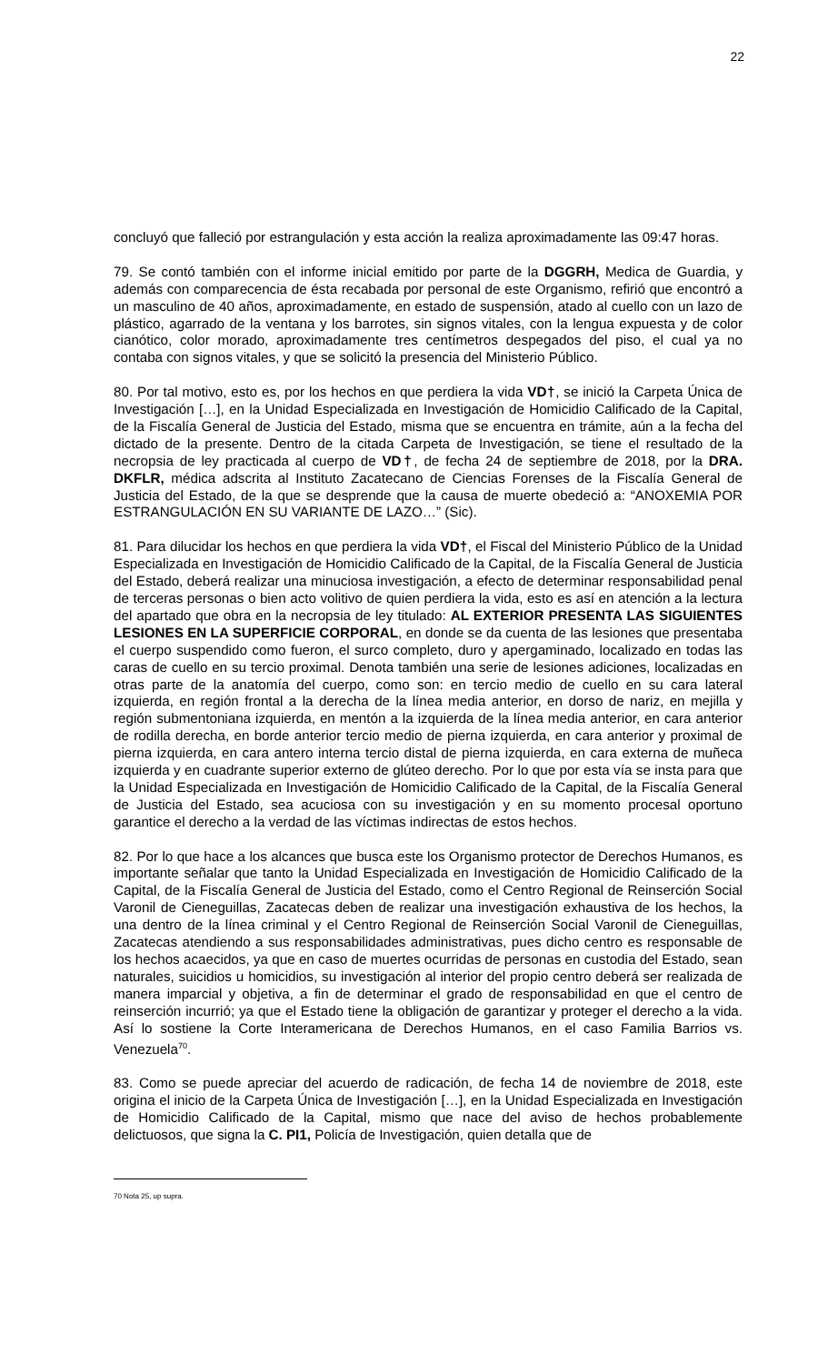22
concluyó que falleció por estrangulación y esta acción la realiza aproximadamente las 09:47 horas.
79. Se contó también con el informe inicial emitido por parte de la DGGRH, Medica de Guardia, y además con comparecencia de ésta recabada por personal de este Organismo, refirió que encontró a un masculino de 40 años, aproximadamente, en estado de suspensión, atado al cuello con un lazo de plástico, agarrado de la ventana y los barrotes, sin signos vitales, con la lengua expuesta y de color cianótico, color morado, aproximadamente tres centímetros despegados del piso, el cual ya no contaba con signos vitales, y que se solicitó la presencia del Ministerio Público.
80. Por tal motivo, esto es, por los hechos en que perdiera la vida VD†, se inició la Carpeta Única de Investigación […], en la Unidad Especializada en Investigación de Homicidio Calificado de la Capital, de la Fiscalía General de Justicia del Estado, misma que se encuentra en trámite, aún a la fecha del dictado de la presente. Dentro de la citada Carpeta de Investigación, se tiene el resultado de la necropsia de ley practicada al cuerpo de VD†, de fecha 24 de septiembre de 2018, por la DRA. DKFLR, médica adscrita al Instituto Zacatecano de Ciencias Forenses de la Fiscalía General de Justicia del Estado, de la que se desprende que la causa de muerte obedeció a: “ANOXEMIA POR ESTRANGULACIÓN EN SU VARIANTE DE LAZO…” (Sic).
81. Para dilucidar los hechos en que perdiera la vida VD†, el Fiscal del Ministerio Público de la Unidad Especializada en Investigación de Homicidio Calificado de la Capital, de la Fiscalía General de Justicia del Estado, deberá realizar una minuciosa investigación, a efecto de determinar responsabilidad penal de terceras personas o bien acto volitivo de quien perdiera la vida, esto es así en atención a la lectura del apartado que obra en la necropsia de ley titulado: AL EXTERIOR PRESENTA LAS SIGUIENTES LESIONES EN LA SUPERFICIE CORPORAL, en donde se da cuenta de las lesiones que presentaba el cuerpo suspendido como fueron, el surco completo, duro y apergaminado, localizado en todas las caras de cuello en su tercio proximal. Denota también una serie de lesiones adiciones, localizadas en otras parte de la anatomía del cuerpo, como son: en tercio medio de cuello en su cara lateral izquierda, en región frontal a la derecha de la línea media anterior, en dorso de nariz, en mejilla y región submentoniana izquierda, en mentón a la izquierda de la línea media anterior, en cara anterior de rodilla derecha, en borde anterior tercio medio de pierna izquierda, en cara anterior y proximal de pierna izquierda, en cara antero interna tercio distal de pierna izquierda, en cara externa de muñeca izquierda y en cuadrante superior externo de glúteo derecho. Por lo que por esta vía se insta para que la Unidad Especializada en Investigación de Homicidio Calificado de la Capital, de la Fiscalía General de Justicia del Estado, sea acuciosa con su investigación y en su momento procesal oportuno garantice el derecho a la verdad de las víctimas indirectas de estos hechos.
82. Por lo que hace a los alcances que busca este los Organismo protector de Derechos Humanos, es importante señalar que tanto la Unidad Especializada en Investigación de Homicidio Calificado de la Capital, de la Fiscalía General de Justicia del Estado, como el Centro Regional de Reinserción Social Varonil de Cieneguillas, Zacatecas deben de realizar una investigación exhaustiva de los hechos, la una dentro de la línea criminal y el Centro Regional de Reinserción Social Varonil de Cieneguillas, Zacatecas atendiendo a sus responsabilidades administrativas, pues dicho centro es responsable de los hechos acaecidos, ya que en caso de muertes ocurridas de personas en custodia del Estado, sean naturales, suicidios u homicidios, su investigación al interior del propio centro deberá ser realizada de manera imparcial y objetiva, a fin de determinar el grado de responsabilidad en que el centro de reinserción incurrió; ya que el Estado tiene la obligación de garantizar y proteger el derecho a la vida. Así lo sostiene la Corte Interamericana de Derechos Humanos, en el caso Familia Barrios vs. Venezuela<sup>70</sup>.
83. Como se puede apreciar del acuerdo de radicación, de fecha 14 de noviembre de 2018, este origina el inicio de la Carpeta Única de Investigación […], en la Unidad Especializada en Investigación de Homicidio Calificado de la Capital, mismo que nace del aviso de hechos probablemente delictuosos, que signa la C. PI1, Policía de Investigación, quien detalla que de
70 Nota 25, up supra.